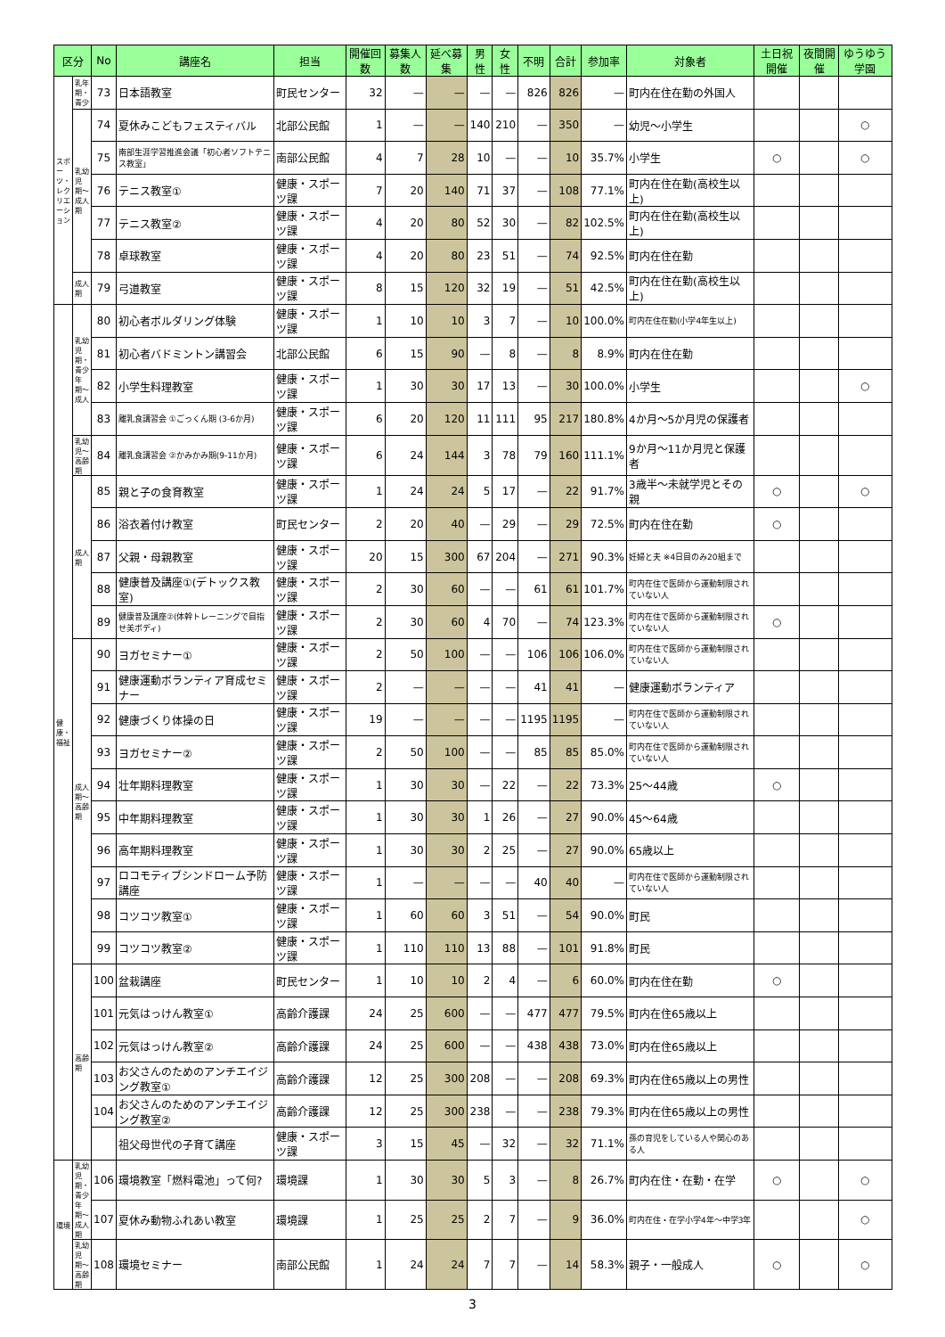| 区分 | | No | 講座名 | 担当 | 開催回数 | 募集人数 | 延べ募集 | 男性 | 女性 | 不明 | 合計 | 参加率 | 対象者 | 土日祝開催 | 夜間開催 | ゆうゆう学園 |
| --- | --- | --- | --- | --- | --- | --- | --- | --- | --- | --- | --- | --- | --- | --- | --- | --- |
| スポーツ・レクリエーション | 乳年期・青少 | 73 | 日本語教室 | 町民センター | 32 | — | — | — | — | 826 | 826 | — | 町内在住在勤の外国人 | | | |
| | 乳幼児期〜成人期 | 74 | 夏休みこどもフェスティバル | 北部公民館 | 1 | — | — | 140 | 210 | — | 350 | — | 幼児〜小学生 | | | ○ |
| | | 75 | 南部生涯学習推進会議「初心者ソフトテニス教室」 | 南部公民館 | 4 | 7 | 28 | 10 | — | — | 10 | 35.7% | 小学生 | ○ | | ○ |
| | | 76 | テニス教室① | 健康・スポーツ課 | 7 | 20 | 140 | 71 | 37 | — | 108 | 77.1% | 町内在住在勤(高校生以上) | | | |
| | | 77 | テニス教室② | 健康・スポーツ課 | 4 | 20 | 80 | 52 | 30 | — | 82 | 102.5% | 町内在住在勤(高校生以上) | | | |
| | | 78 | 卓球教室 | 健康・スポーツ課 | 4 | 20 | 80 | 23 | 51 | — | 74 | 92.5% | 町内在住在勤 | | | |
| | 成人期 | 79 | 弓道教室 | 健康・スポーツ課 | 8 | 15 | 120 | 32 | 19 | — | 51 | 42.5% | 町内在住在勤(高校生以上) | | | |
| 健康・福祉 | 乳幼児期・青少年期〜成人 | 80 | 初心者ボルダリング体験 | 健康・スポーツ課 | 1 | 10 | 10 | 3 | 7 | — | 10 | 100.0% | 町内在住在勤(小学4年生以上) | | | |
| | | 81 | 初心者バドミントン講習会 | 北部公民館 | 6 | 15 | 90 | — | 8 | — | 8 | 8.9% | 町内在住在勤 | | | |
| | | 82 | 小学生料理教室 | 健康・スポーツ課 | 1 | 30 | 30 | 17 | 13 | — | 30 | 100.0% | 小学生 | | | ○ |
| | | 83 | 離乳食講習会 ①ごっくん期 (3-6か月) | 健康・スポーツ課 | 6 | 20 | 120 | 11 | 111 | 95 | 217 | 180.8% | 4か月〜5か月児の保護者 | | | |
| | 乳幼児〜高齢期 | 84 | 離乳食講習会 ②かみかみ期(9-11か月) | 健康・スポーツ課 | 6 | 24 | 144 | 3 | 78 | 79 | 160 | 111.1% | 9か月〜11か月児と保護者 | | | |
| | 成人期 | 85 | 親と子の食育教室 | 健康・スポーツ課 | 1 | 24 | 24 | 5 | 17 | — | 22 | 91.7% | 3歳半〜未就学児とその親 | ○ | | ○ |
| | | 86 | 浴衣着付け教室 | 町民センター | 2 | 20 | 40 | — | 29 | — | 29 | 72.5% | 町内在住在勤 | ○ | | |
| | | 87 | 父親・母親教室 | 健康・スポーツ課 | 20 | 15 | 300 | 67 | 204 | — | 271 | 90.3% | 妊婦と夫 ※4日目のみ20組まで | | | |
| | | 88 | 健康普及講座①(デトックス教室) | 健康・スポーツ課 | 2 | 30 | 60 | — | — | 61 | 61 | 101.7% | 町内在住で医師から運動制限されていない人 | | | |
| | | 89 | 健康普及講座②(体幹トレーニングで目指せ美ボディ) | 健康・スポーツ課 | 2 | 30 | 60 | 4 | 70 | — | 74 | 123.3% | 町内在住で医師から運動制限されていない人 | ○ | | |
| | 成人期〜高齢期 | 90 | ヨガセミナー① | 健康・スポーツ課 | 2 | 50 | 100 | — | — | 106 | 106 | 106.0% | 町内在住で医師から運動制限されていない人 | | | |
| | | 91 | 健康運動ボランティア育成セミナー | 健康・スポーツ課 | 2 | — | — | — | — | 41 | 41 | — | 健康運動ボランティア | | | |
| | | 92 | 健康づくり体操の日 | 健康・スポーツ課 | 19 | — | — | — | — | 1195 | 1195 | — | 町内在住で医師から運動制限されていない人 | | | |
| | | 93 | ヨガセミナー② | 健康・スポーツ課 | 2 | 50 | 100 | — | — | 85 | 85 | 85.0% | 町内在住で医師から運動制限されていない人 | | | |
| | | 94 | 壮年期料理教室 | 健康・スポーツ課 | 1 | 30 | 30 | — | 22 | — | 22 | 73.3% | 25〜44歳 | ○ | | |
| | | 95 | 中年期料理教室 | 健康・スポーツ課 | 1 | 30 | 30 | 1 | 26 | — | 27 | 90.0% | 45〜64歳 | | | |
| | | 96 | 高年期料理教室 | 健康・スポーツ課 | 1 | 30 | 30 | 2 | 25 | — | 27 | 90.0% | 65歳以上 | | | |
| | | 97 | ロコモティブシンドローム予防講座 | 健康・スポーツ課 | 1 | — | — | — | — | 40 | 40 | — | 町内在住で医師から運動制限されていない人 | | | |
| | | 98 | コツコツ教室① | 健康・スポーツ課 | 1 | 60 | 60 | 3 | 51 | — | 54 | 90.0% | 町民 | | | |
| | | 99 | コツコツ教室② | 健康・スポーツ課 | 1 | 110 | 110 | 13 | 88 | — | 101 | 91.8% | 町民 | | | |
| | 高齢期 | 100 | 盆栽講座 | 町民センター | 1 | 10 | 10 | 2 | 4 | — | 6 | 60.0% | 町内在住在勤 | ○ | | |
| | | 101 | 元気はっけん教室① | 高齢介護課 | 24 | 25 | 600 | — | — | 477 | 477 | 79.5% | 町内在住65歳以上 | | | |
| | | 102 | 元気はっけん教室② | 高齢介護課 | 24 | 25 | 600 | — | — | 438 | 438 | 73.0% | 町内在住65歳以上 | | | |
| | | 103 | お父さんのためのアンチエイジング教室① | 高齢介護課 | 12 | 25 | 300 | 208 | — | — | 208 | 69.3% | 町内在住65歳以上の男性 | | | |
| | | 104 | お父さんのためのアンチエイジング教室② | 高齢介護課 | 12 | 25 | 300 | 238 | — | — | 238 | 79.3% | 町内在住65歳以上の男性 | | | |
| | | | 祖父母世代の子育て講座 | 健康・スポーツ課 | 3 | 15 | 45 | — | 32 | — | 32 | 71.1% | 孫の育児をしている人や関心のある人 | | | |
| 環境 | 乳幼児期・青少年期〜成人期 | 106 | 環境教室「燃料電池」って何? | 環境課 | 1 | 30 | 30 | 5 | 3 | — | 8 | 26.7% | 町内在住・在勤・在学 | ○ | | ○ |
| | | 107 | 夏休み動物ふれあい教室 | 環境課 | 1 | 25 | 25 | 2 | 7 | — | 9 | 36.0% | 町内在住・在学小学4年〜中学3年 | | | ○ |
| | 乳幼児期〜高齢期 | 108 | 環境セミナー | 南部公民館 | 1 | 24 | 24 | 7 | 7 | — | 14 | 58.3% | 親子・一般成人 | ○ | | ○ |
3